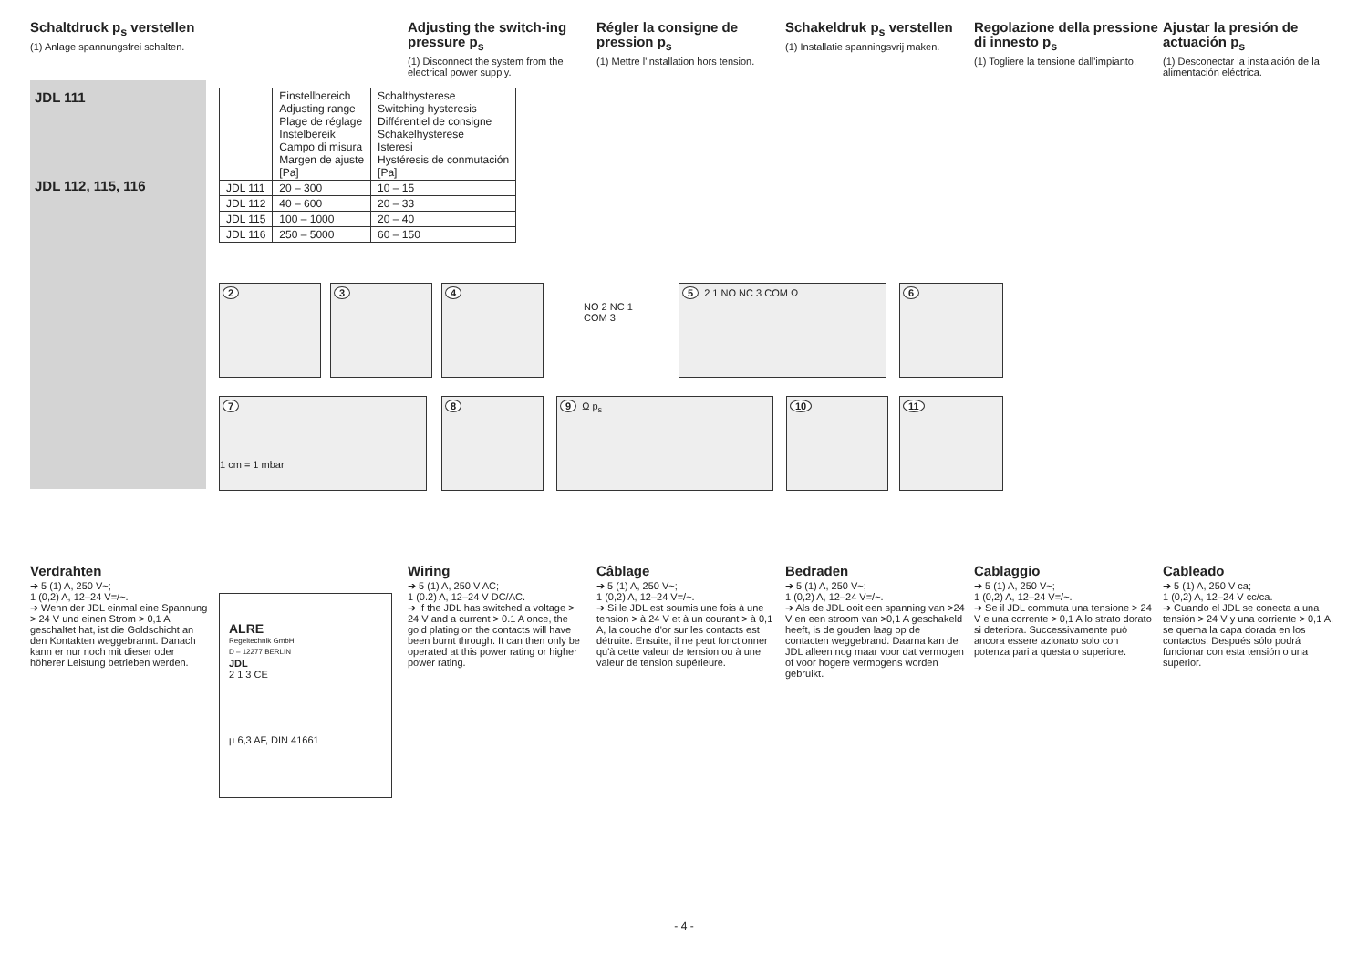Schaltdruck p<sub>s</sub> verstellen
(1) Anlage spannungsfrei schalten.
Adjusting the switch-ing pressure p<sub>s</sub>
(1) Disconnect the system from the electrical power supply.
Régler la consigne de pression p<sub>s</sub>
(1) Mettre l'installation hors tension.
Schakeldruk p<sub>s</sub> verstellen
(1) Installatie spanningsvrij maken.
Regolazione della pressione di innesto p<sub>s</sub>
(1) Togliere la tensione dall'impianto.
Ajustar la presión de actuación p<sub>s</sub>
(1) Desconectar la instalación de la alimentación eléctrica.
JDL 111
JDL 112, 115, 116
| | Einstellbereich Adjusting range Plage de réglage Instelbereik Campo di misura Margen de ajuste [Pa] | Schalthysterese Switching hysteresis Différentiel de consigne Schakelhysterese Isteresi Hystéresis de conmutación [Pa] |
| --- | --- | --- |
| JDL 111 | 20 – 300 | 10 – 15 |
| JDL 112 | 40 – 600 | 20 – 33 |
| JDL 115 | 100 – 1000 | 20 – 40 |
| JDL 116 | 250 – 5000 | 60 – 150 |
2 3 4
NO 2 NC 1 COM 3
5 2 1 NO NC 3 COM Ω 6
7
1 cm = 1 mbar
8 9 Ω p<sub>s</sub> 10 11
Verdrahten
➔ 5 (1) A, 250 V~;
1 (0,2) A, 12–24 V=/~.
➔ Wenn der JDL einmal eine Spannung > 24 V und einen Strom > 0,1 A geschaltet hat, ist die Goldschicht an den Kontakten weggebrannt. Danach kann er nur noch mit dieser oder höherer Leistung betrieben werden.
Wiring
➔ 5 (1) A, 250 V AC;
1 (0.2) A, 12–24 V DC/AC.
➔ If the JDL has switched a voltage > 24 V and a current > 0.1 A once, the gold plating on the contacts will have been burnt through. It can then only be operated at this power rating or higher power rating.
Câblage
➔ 5 (1) A, 250 V~;
1 (0,2) A, 12–24 V=/~.
➔ Si le JDL est soumis une fois à une tension > à 24 V et à un courant > à 0,1 A, la couche d'or sur les contacts est détruite. Ensuite, il ne peut fonctionner qu'à cette valeur de tension ou à une valeur de tension supérieure.
Bedraden
➔ 5 (1) A, 250 V~;
1 (0,2) A, 12–24 V=/~.
➔ Als de JDL ooit een spanning van >24 V en een stroom van >0,1 A geschakeld heeft, is de gouden laag op de contacten weggebrand. Daarna kan de JDL alleen nog maar voor dat vermogen of voor hogere vermogens worden gebruikt.
Cablaggio
➔ 5 (1) A, 250 V~;
1 (0,2) A, 12–24 V=/~.
➔ Se il JDL commuta una tensione > 24 V e una corrente > 0,1 A lo strato dorato si deteriora. Successivamente può ancora essere azionato solo con potenza pari a questa o superiore.
Cableado
➔ 5 (1) A, 250 V ca;
1 (0,2) A, 12–24 V cc/ca.
➔ Cuando el JDL se conecta a una tensión > 24 V y una corriente > 0,1 A, se quema la capa dorada en los contactos. Después sólo podrá funcionar con esta tensión o una superior.
ALRE
Regeltechnik GmbH
D – 12277 BERLIN
JDL
2 1 3 CE
µ 6,3 AF, DIN 41661
- 4 -